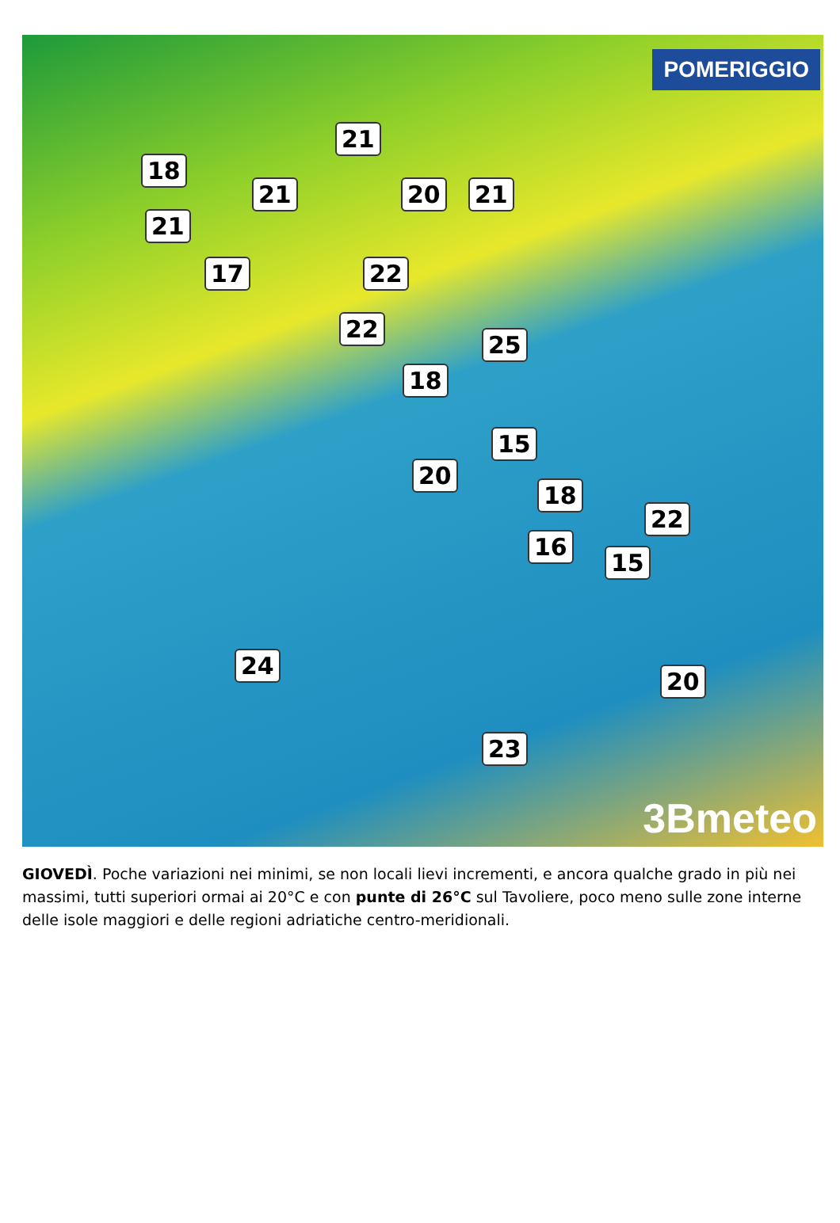POMERIGGIO
21
18
21 20 21
21
17 22
22
25
18
15
20
18
22
16
15
24
20
23
3Bmeteo
GIOVEDÌ. Poche variazioni nei minimi, se non locali lievi incrementi, e ancora qualche grado in più nei massimi, tutti superiori ormai ai 20°C e con punte di 26°C sul Tavoliere, poco meno sulle zone interne delle isole maggiori e delle regioni adriatiche centro-meridionali.